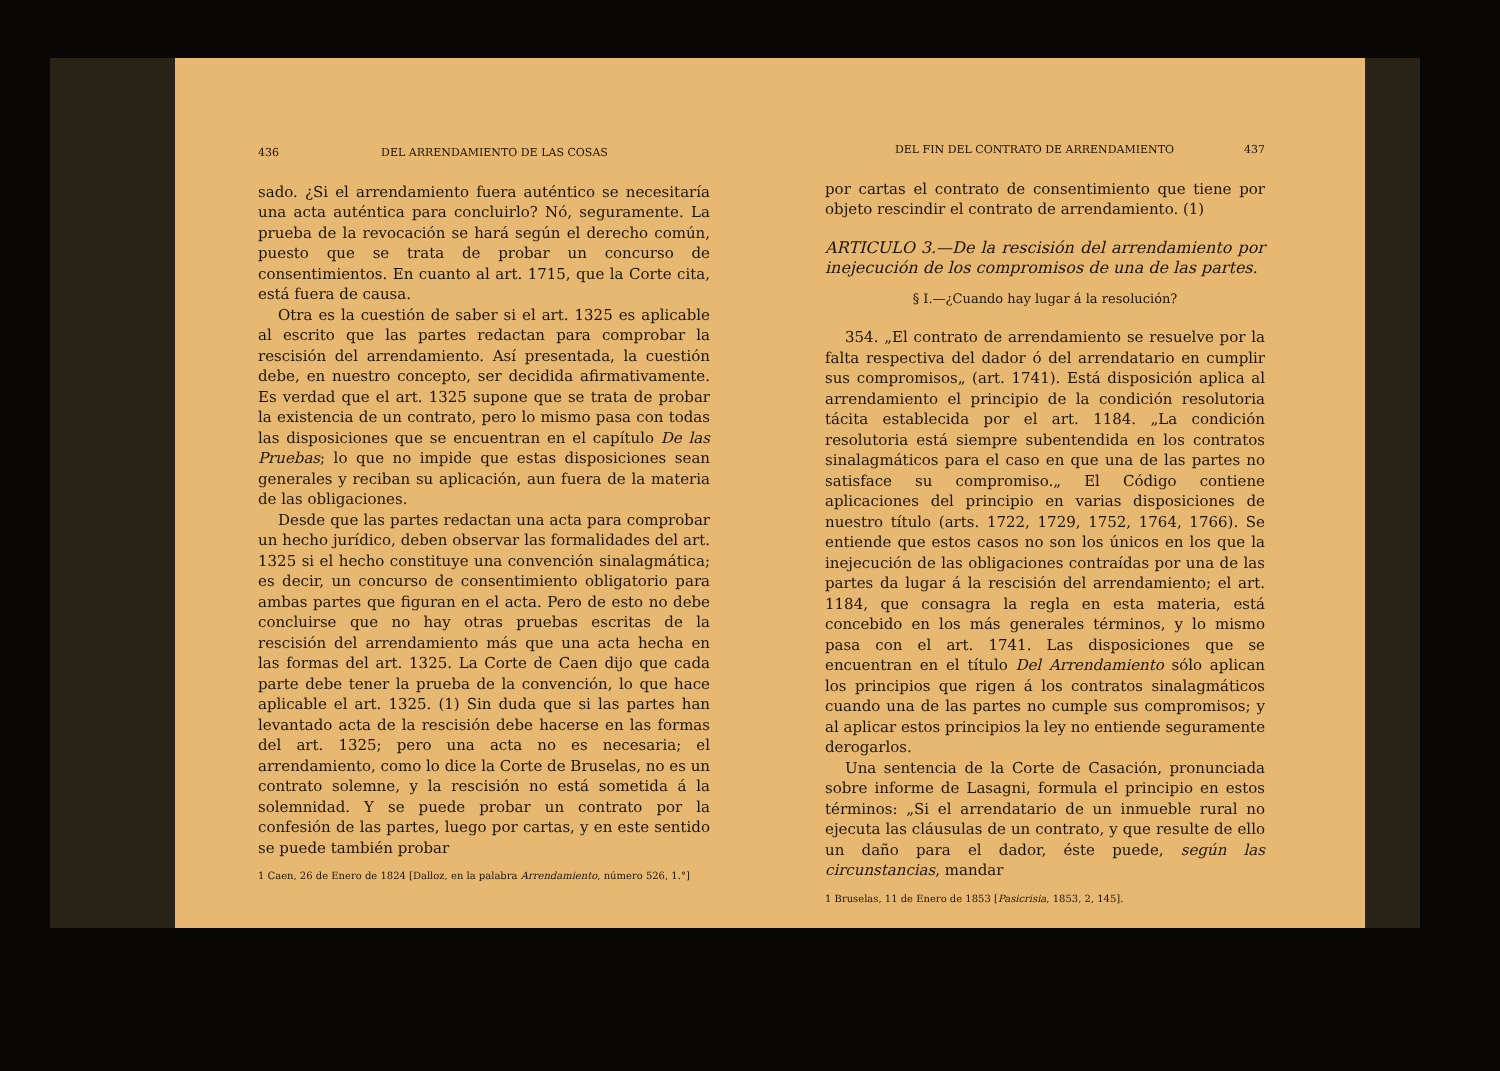436 DEL ARRENDAMIENTO DE LAS COSAS
sado. ¿Si el arrendamiento fuera auténtico se necesitaría una acta auténtica para concluirlo? Nó, seguramente. La prueba de la revocación se hará según el derecho común, puesto que se trata de probar un concurso de consentimientos. En cuanto al art. 1715, que la Corte cita, está fuera de causa.
Otra es la cuestión de saber si el art. 1325 es aplicable al escrito que las partes redactan para comprobar la rescisión del arrendamiento. Así presentada, la cuestión debe, en nuestro concepto, ser decidida afirmativamente. Es verdad que el art. 1325 supone que se trata de probar la existencia de un contrato, pero lo mismo pasa con todas las disposiciones que se encuentran en el capítulo De las Pruebas; lo que no impide que estas disposiciones sean generales y reciban su aplicación, aun fuera de la materia de las obligaciones.
Desde que las partes redactan una acta para comprobar un hecho jurídico, deben observar las formalidades del art. 1325 si el hecho constituye una convención sinalagmática; es decir, un concurso de consentimiento obligatorio para ambas partes que figuran en el acta. Pero de esto no debe concluirse que no hay otras pruebas escritas de la rescisión del arrendamiento más que una acta hecha en las formas del art. 1325. La Corte de Caen dijo que cada parte debe tener la prueba de la convención, lo que hace aplicable el art. 1325. (1) Sin duda que si las partes han levantado acta de la rescisión debe hacerse en las formas del art. 1325; pero una acta no es necesaria; el arrendamiento, como lo dice la Corte de Bruselas, no es un contrato solemne, y la rescisión no está sometida á la solemnidad. Y se puede probar un contrato por la confesión de las partes, luego por cartas, y en este sentido se puede también probar
1 Caen, 26 de Enero de 1824 [Dalloz, en la palabra Arrendamiento, número 526, 1.°]
DEL FIN DEL CONTRATO DE ARRENDAMIENTO 437
por cartas el contrato de consentimiento que tiene por objeto rescindir el contrato de arrendamiento. (1)
ARTICULO 3.—De la rescisión del arrendamiento por inejecución de los compromisos de una de las partes.
§ I.—¿Cuando hay lugar á la resolución?
354. „El contrato de arrendamiento se resuelve por la falta respectiva del dador ó del arrendatario en cumplir sus compromisos„ (art. 1741). Está disposición aplica al arrendamiento el principio de la condición resolutoria tácita establecida por el art. 1184. „La condición resolutoria está siempre subentendida en los contratos sinalagmáticos para el caso en que una de las partes no satisface su compromiso.„ El Código contiene aplicaciones del principio en varias disposiciones de nuestro título (arts. 1722, 1729, 1752, 1764, 1766). Se entiende que estos casos no son los únicos en los que la inejecución de las obligaciones contraídas por una de las partes da lugar á la rescisión del arrendamiento; el art. 1184, que consagra la regla en esta materia, está concebido en los más generales términos, y lo mismo pasa con el art. 1741. Las disposiciones que se encuentran en el título Del Arrendamiento sólo aplican los principios que rigen á los contratos sinalagmáticos cuando una de las partes no cumple sus compromisos; y al aplicar estos principios la ley no entiende seguramente derogarlos.
Una sentencia de la Corte de Casación, pronunciada sobre informe de Lasagni, formula el principio en estos términos: „Si el arrendatario de un inmueble rural no ejecuta las cláusulas de un contrato, y que resulte de ello un daño para el dador, éste puede, según las circunstancias, mandar
1 Bruselas, 11 de Enero de 1853 [Pasicrisia, 1853, 2, 145].